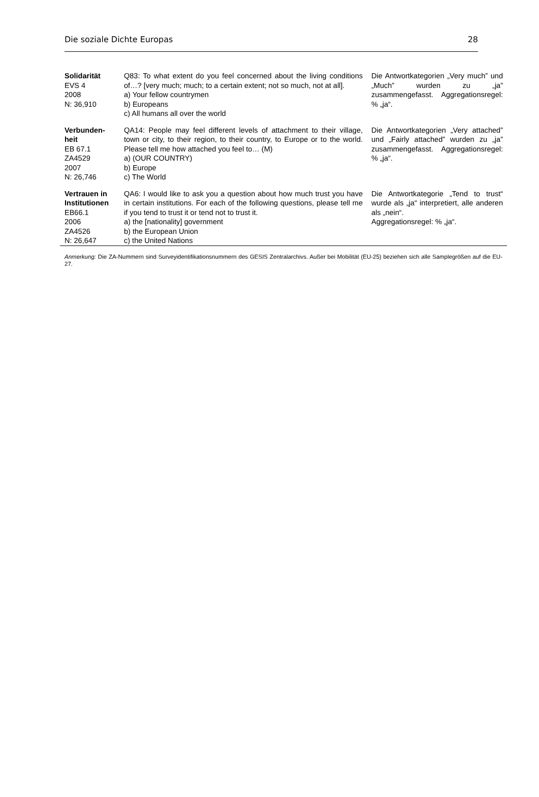Die soziale Dichte Europas 28
| Solidarität EVS 4 2008 N: 36,910 | Q83: To what extent do you feel concerned about the living conditions of…? [very much; much; to a certain extent; not so much, not at all]. a) Your fellow countrymen b) Europeans c) All humans all over the world | Die Antwortkategorien „Very much” und „Much” wurden zu „ja” zusammengefasst. Aggregationsregel: % „ja“. |
| Verbunden-heit EB 67.1 ZA4529 2007 N: 26,746 | QA14: People may feel different levels of attachment to their village, town or city, to their region, to their country, to Europe or to the world. Please tell me how attached you feel to… (M) a) (OUR COUNTRY) b) Europe c) The World | Die Antwortkategorien „Very attached” und „Fairly attached” wurden zu „ja” zusammengefasst. Aggregationsregel: % „ja“. |
| Vertrauen in Institutionen EB66.1 2006 ZA4526 N: 26,647 | QA6: I would like to ask you a question about how much trust you have in certain institutions. For each of the following questions, please tell me if you tend to trust it or tend not to trust it. a) the [nationality] government b) the European Union c) the United Nations | Die Antwortkategorie „Tend to trust“ wurde als „ja“ interpretiert, alle anderen als „nein“. Aggregationsregel: % „ja“. |
Anmerkung: Die ZA-Nummern sind Surveyidentifikationsnummern des GESIS Zentralarchivs. Außer bei Mobilität (EU-25) beziehen sich alle Samplegrößen auf die EU-27.